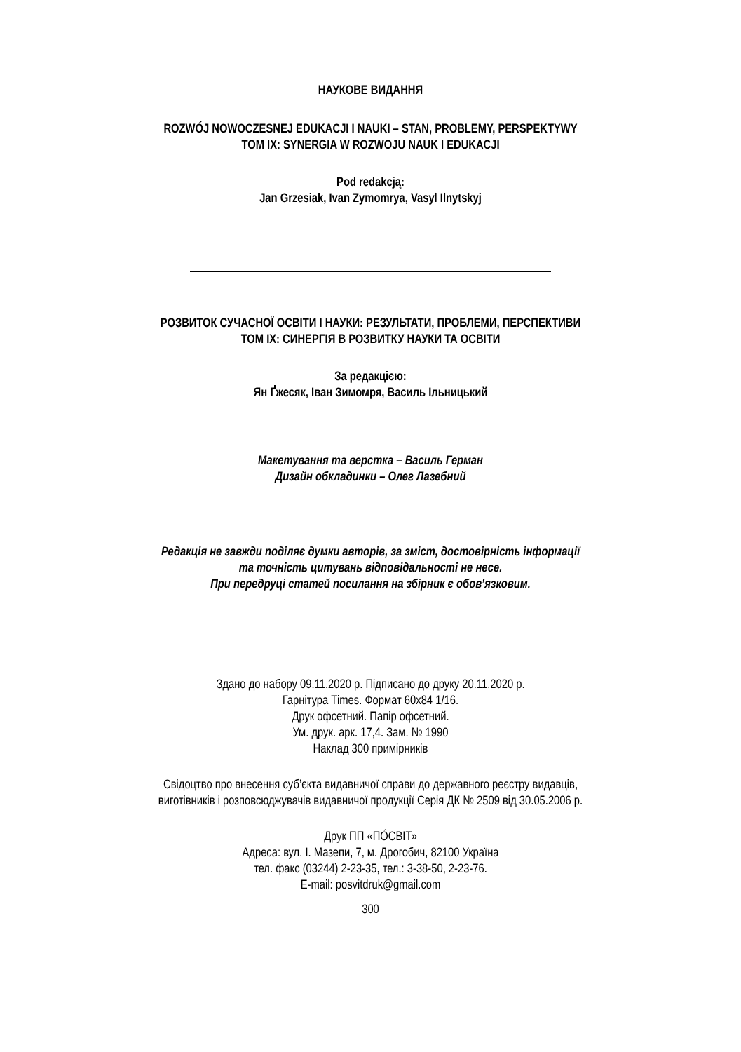НАУКОВЕ ВИДАННЯ
ROZWÓJ NOWOCZESNEJ EDUKACJI I NAUKI – STAN, PROBLEMY, PERSPEKTYWY
TOM IX: SYNERGIA W ROZWOJU NAUK I EDUKACJI
Pod redakcją:
Jan Grzesiak, Ivan Zymomrya, Vasyl Ilnytskyj
РОЗВИТОК СУЧАСНОЇ ОСВІТИ І НАУКИ: РЕЗУЛЬТАТИ, ПРОБЛЕМИ, ПЕРСПЕКТИВИ
ТОМ IX: СИНЕРГІЯ В РОЗВИТКУ НАУКИ ТА ОСВІТИ
За редакцією:
Ян Ґжесяк, Іван Зимомря, Василь Ільницький
Макетування та верстка – Василь Герман
Дизайн обкладинки – Олег Лазебний
Редакція не завжди поділяє думки авторів, за зміст, достовірність інформації
та точність цитувань відповідальності не несе.
При передруці статей посилання на збірник є обов’язковим.
Здано до набору 09.11.2020 р. Підписано до друку 20.11.2020 р.
Гарнітура Times. Формат 60х84 1/16.
Друк офсетний. Папір офсетний.
Ум. друк. арк. 17,4. Зам. № 1990
Наклад 300 примірників
Свідоцтво про внесення суб’єкта видавничої справи до державного реєстру видавців,
виготівників і розповсюджувачів видавничої продукції Серія ДК № 2509 від 30.05.2006 р.
Друк ПП «ПÓСВІТ»
Адреса: вул. І. Мазепи, 7, м. Дрогобич, 82100 Україна
тел. факс (03244) 2-23-35, тел.: 3-38-50, 2-23-76.
E-mail: posvitdruk@gmail.com
300